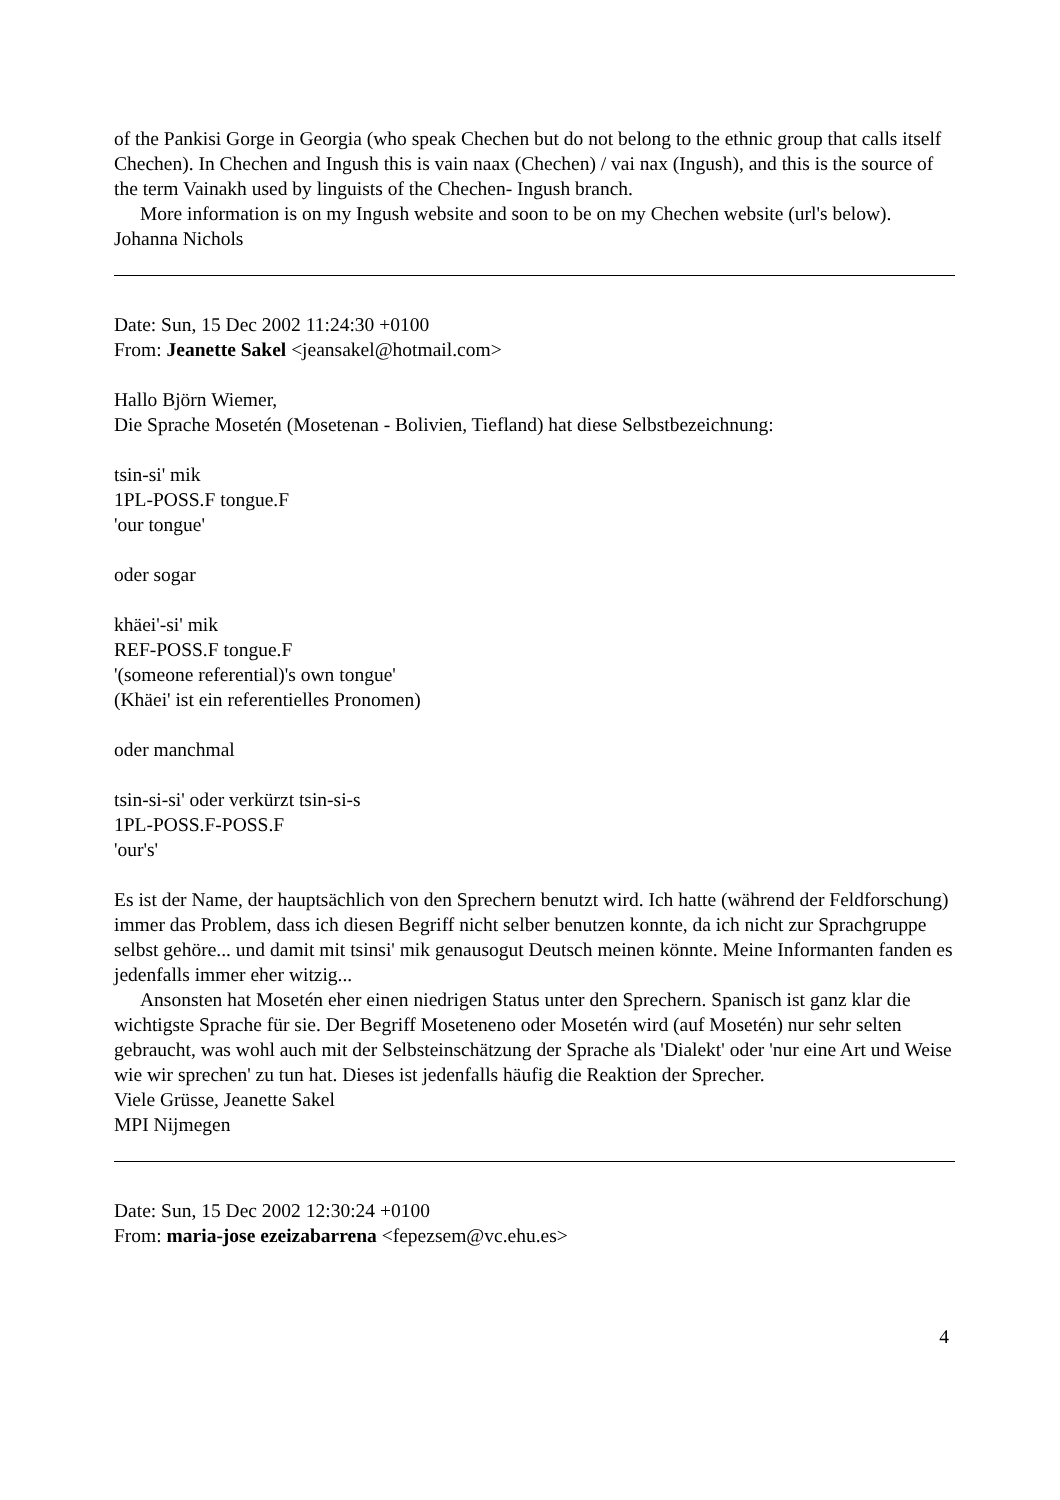of the Pankisi Gorge in Georgia (who speak Chechen but do not belong to the ethnic group that calls itself Chechen). In Chechen and Ingush this is vain naax (Chechen) / vai nax (Ingush), and this is the source of the term Vainakh used by linguists of the Chechen- Ingush branch.
More information is on my Ingush website and soon to be on my Chechen website (url's below).
Johanna Nichols
Date: Sun, 15 Dec 2002 11:24:30 +0100
From: Jeanette Sakel <jeansakel@hotmail.com>
Hallo Björn Wiemer,
Die Sprache Mosetén (Mosetenan - Bolivien, Tiefland) hat diese Selbstbezeichnung:
tsin-si' mik
1PL-POSS.F tongue.F
'our tongue'
oder sogar
khäei'-si' mik
REF-POSS.F tongue.F
'(someone referential)'s own tongue'
(Khäei' ist ein referentielles Pronomen)
oder manchmal
tsin-si-si' oder verkürzt tsin-si-s
1PL-POSS.F-POSS.F
'our's'
Es ist der Name, der hauptsächlich von den Sprechern benutzt wird. Ich hatte (während der Feldforschung) immer das Problem, dass ich diesen Begriff nicht selber benutzen konnte, da ich nicht zur Sprachgruppe selbst gehöre... und damit mit tsinsi' mik genausogut Deutsch meinen könnte. Meine Informanten fanden es jedenfalls immer eher witzig...
Ansonsten hat Mosetén eher einen niedrigen Status unter den Sprechern. Spanisch ist ganz klar die wichtigste Sprache für sie. Der Begriff Moseteneno oder Mosetén wird (auf Mosetén) nur sehr selten gebraucht, was wohl auch mit der Selbsteinschätzung der Sprache als 'Dialekt' oder 'nur eine Art und Weise wie wir sprechen' zu tun hat. Dieses ist jedenfalls häufig die Reaktion der Sprecher.
Viele Grüsse, Jeanette Sakel
MPI Nijmegen
Date: Sun, 15 Dec 2002 12:30:24 +0100
From: maria-jose ezeizabarrena <fepezsem@vc.ehu.es>
4